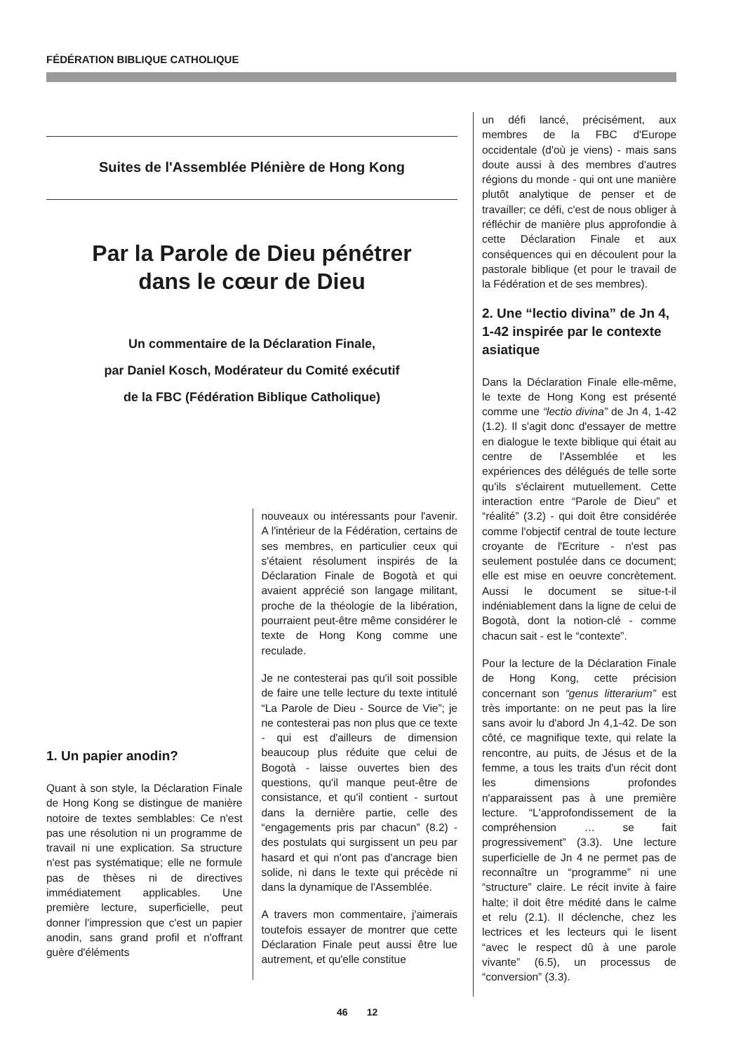FÉDÉRATION BIBLIQUE CATHOLIQUE
Suites de l'Assemblée Plénière de Hong Kong
Par la Parole de Dieu pénétrer
dans le cœur de Dieu
Un commentaire de la Déclaration Finale,
par Daniel Kosch, Modérateur du Comité exécutif
de la FBC (Fédération Biblique Catholique)
1. Un papier anodin?
Quant à son style, la Déclaration Finale de Hong Kong se distingue de manière notoire de textes semblables: Ce n'est pas une résolution ni un programme de travail ni une explication. Sa structure n'est pas systématique; elle ne formule pas de thèses ni de directives immédiatement applicables. Une première lecture, superficielle, peut donner l'impression que c'est un papier anodin, sans grand profil et n'offrant guère d'éléments
nouveaux ou intéressants pour l'avenir. A l'intérieur de la Fédération, certains de ses membres, en particulier ceux qui s'étaient résolument inspirés de la Déclaration Finale de Bogotà et qui avaient apprécié son langage militant, proche de la théologie de la libération, pourraient peut-être même considérer le texte de Hong Kong comme une reculade.
Je ne contesterai pas qu'il soit possible de faire une telle lecture du texte intitulé “La Parole de Dieu - Source de Vie”; je ne contesterai pas non plus que ce texte - qui est d'ailleurs de dimension beaucoup plus réduite que celui de Bogotà - laisse ouvertes bien des questions, qu'il manque peut-être de consistance, et qu'il contient - surtout dans la dernière partie, celle des “engagements pris par chacun” (8.2) - des postulats qui surgissent un peu par hasard et qui n'ont pas d'ancrage bien solide, ni dans le texte qui précède ni dans la dynamique de l'Assemblée.
A travers mon commentaire, j'aimerais toutefois essayer de montrer que cette Déclaration Finale peut aussi être lue autrement, et qu'elle constitue
un défi lancé, précisément, aux membres de la FBC d'Europe occidentale (d'où je viens) - mais sans doute aussi à des membres d'autres régions du monde - qui ont une manière plutôt analytique de penser et de travailler; ce défi, c'est de nous obliger à réfléchir de manière plus approfondie à cette Déclaration Finale et aux conséquences qui en découlent pour la pastorale biblique (et pour le travail de la Fédération et de ses membres).
2. Une “lectio divina” de Jn 4, 1-42 inspirée par le contexte asiatique
Dans la Déclaration Finale elle-même, le texte de Hong Kong est présenté comme une “lectio divina” de Jn 4, 1-42 (1.2). Il s'agit donc d'essayer de mettre en dialogue le texte biblique qui était au centre de l'Assemblée et les expériences des délégués de telle sorte qu'ils s'éclairent mutuellement. Cette interaction entre “Parole de Dieu” et “réalité” (3.2) - qui doit être considérée comme l'objectif central de toute lecture croyante de l'Ecriture - n'est pas seulement postulée dans ce document; elle est mise en oeuvre concrètement. Aussi le document se situe-t-il indéniablement dans la ligne de celui de Bogotà, dont la notion-clé - comme chacun sait - est le “contexte”.
Pour la lecture de la Déclaration Finale de Hong Kong, cette précision concernant son “genus litterarium” est très importante: on ne peut pas la lire sans avoir lu d'abord Jn 4,1-42. De son côté, ce magnifique texte, qui relate la rencontre, au puits, de Jésus et de la femme, a tous les traits d'un récit dont les dimensions profondes n'apparaissent pas à une première lecture. “L'approfondissement de la compréhension … se fait progressivement” (3.3). Une lecture superficielle de Jn 4 ne permet pas de reconnaître un “programme” ni une “structure” claire. Le récit invite à faire halte; il doit être médité dans le calme et relu (2.1). Il déclenche, chez les lectrices et les lecteurs qui le lisent “avec le respect dû à une parole vivante” (6.5), un processus de “conversion” (3.3).
46 12